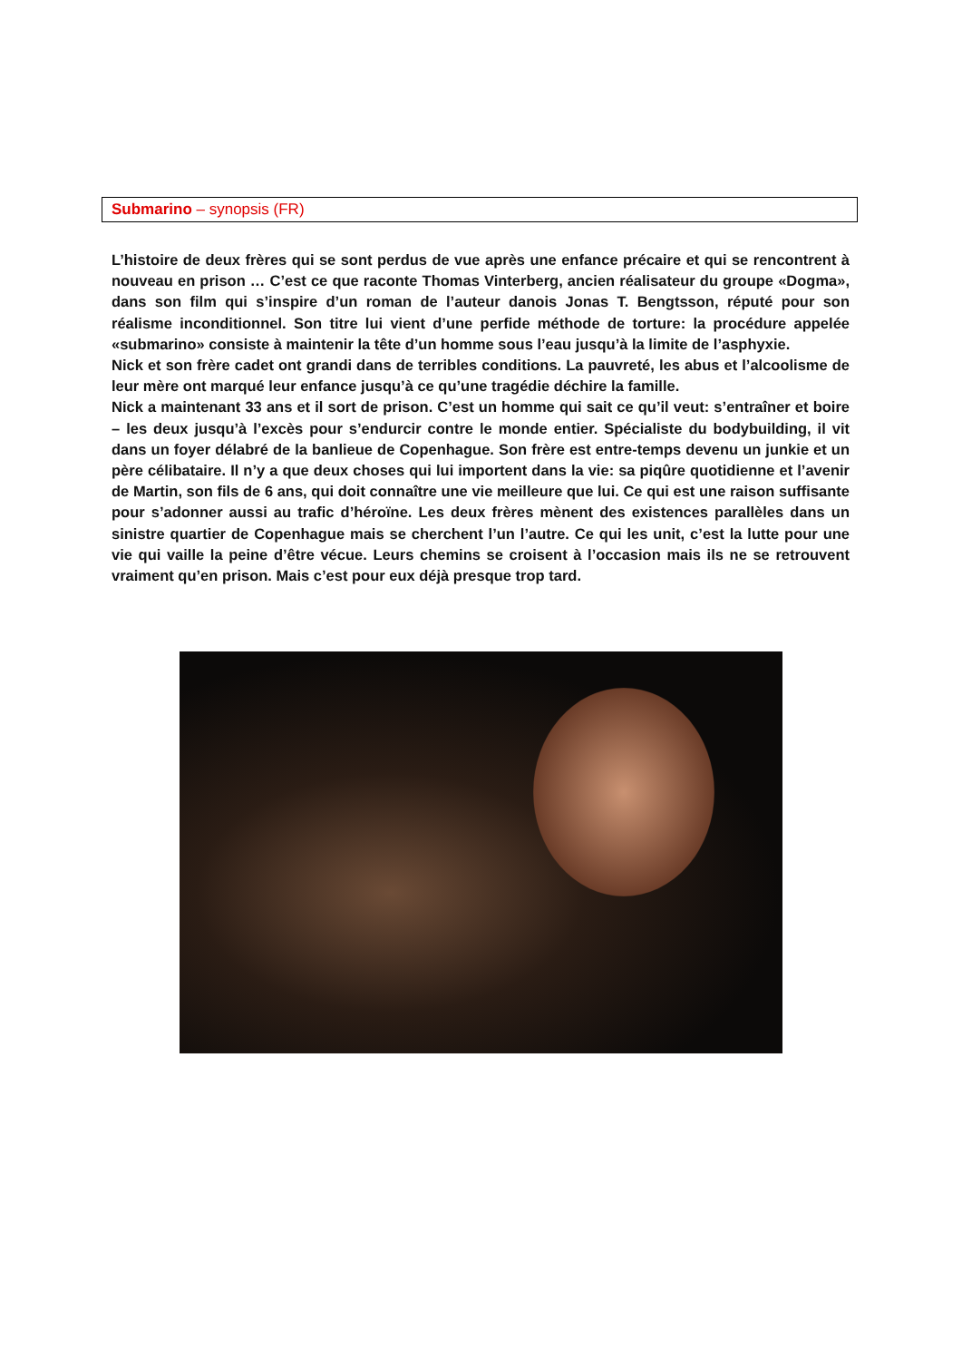Submarino – synopsis (FR)
L’histoire de deux frères qui se sont perdus de vue après une enfance précaire et qui se rencontrent à nouveau en prison … C’est ce que raconte Thomas Vinterberg, ancien réalisateur du groupe «Dogma», dans son film qui s’inspire d’un roman de l’auteur danois Jonas T. Bengtsson, réputé pour son réalisme inconditionnel. Son titre lui vient d’une perfide méthode de torture: la procédure appelée «submarino» consiste à maintenir la tête d’un homme sous l’eau jusqu’à la limite de l’asphyxie.
Nick et son frère cadet ont grandi dans de terribles conditions. La pauvreté, les abus et l’alcoolisme de leur mère ont marqué leur enfance jusqu’à ce qu’une tragédie déchire la famille.
Nick a maintenant 33 ans et il sort de prison. C’est un homme qui sait ce qu’il veut: s’entraîner et boire – les deux jusqu’à l’excès pour s’endurcir contre le monde entier. Spécialiste du bodybuilding, il vit dans un foyer délabré de la banlieue de Copenhague. Son frère est entre-temps devenu un junkie et un père célibataire. Il n’y a que deux choses qui lui importent dans la vie: sa piqûre quotidienne et l’avenir de Martin, son fils de 6 ans, qui doit connaître une vie meilleure que lui. Ce qui est une raison suffisante pour s’adonner aussi au trafic d’héroïne. Les deux frères mènent des existences parallèles dans un sinistre quartier de Copenhague mais se cherchent l’un l’autre. Ce qui les unit, c’est la lutte pour une vie qui vaille la peine d’être vécue. Leurs chemins se croisent à l’occasion mais ils ne se retrouvent vraiment qu’en prison. Mais c’est pour eux déjà presque trop tard.